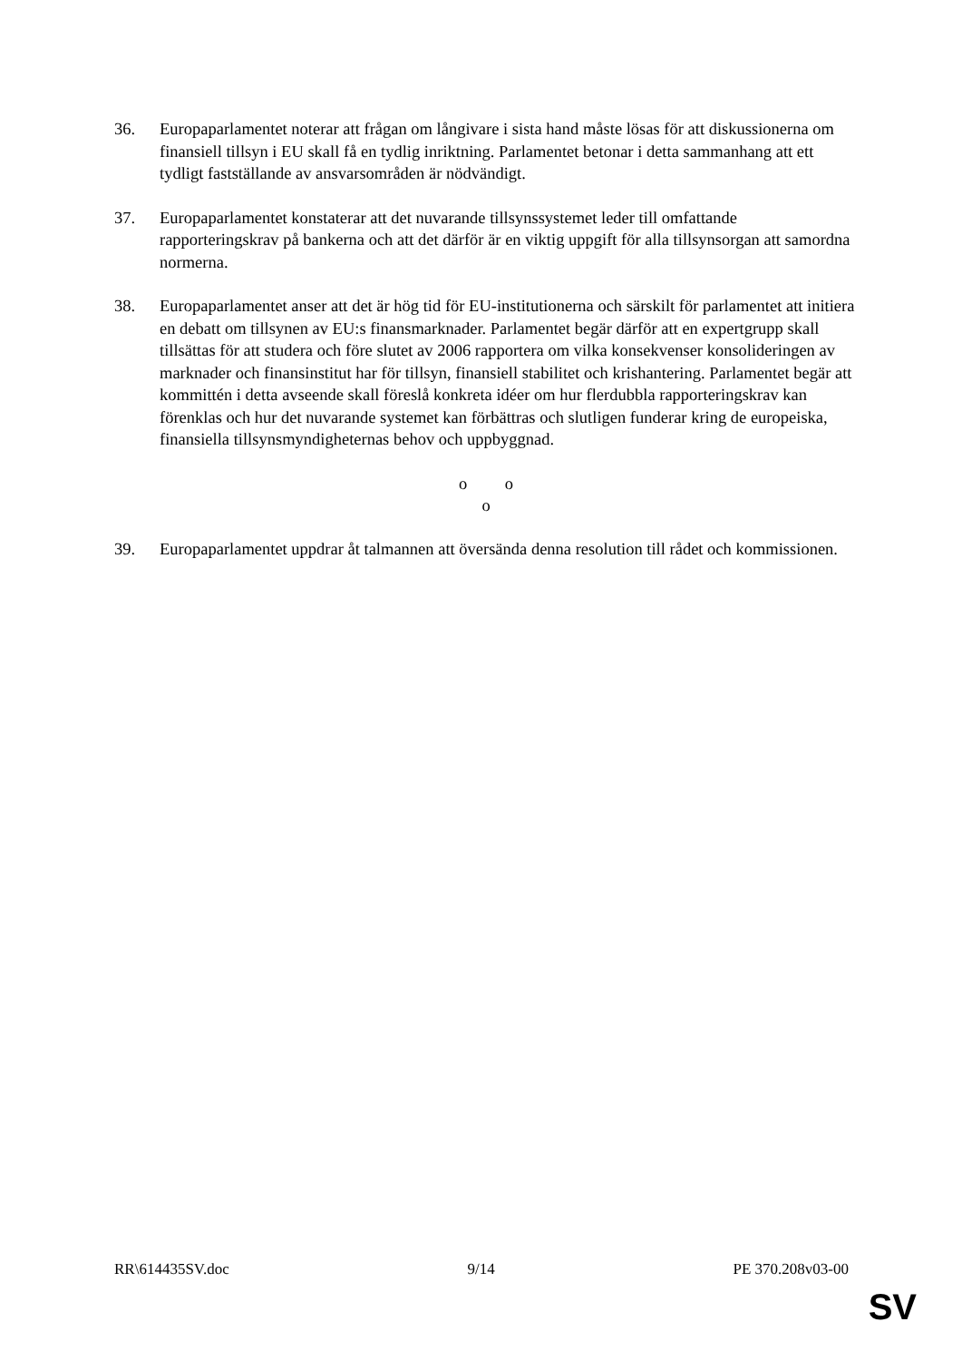36. Europaparlamentet noterar att frågan om långivare i sista hand måste lösas för att diskussionerna om finansiell tillsyn i EU skall få en tydlig inriktning. Parlamentet betonar i detta sammanhang att ett tydligt fastställande av ansvarsområden är nödvändigt.
37. Europaparlamentet konstaterar att det nuvarande tillsynssystemet leder till omfattande rapporteringskrav på bankerna och att det därför är en viktig uppgift för alla tillsynsorgan att samordna normerna.
38. Europaparlamentet anser att det är hög tid för EU-institutionerna och särskilt för parlamentet att initiera en debatt om tillsynen av EU:s finansmarknader. Parlamentet begär därför att en expertgrupp skall tillsättas för att studera och före slutet av 2006 rapportera om vilka konsekvenser konsolideringen av marknader och finansinstitut har för tillsyn, finansiell stabilitet och krishantering. Parlamentet begär att kommittén i detta avseende skall föreslå konkreta idéer om hur flerdubbla rapporteringskrav kan förenklas och hur det nuvarande systemet kan förbättras och slutligen funderar kring de europeiska, finansiella tillsynsmyndigheternas behov och uppbyggnad.
o o
o
39. Europaparlamentet uppdrar åt talmannen att översända denna resolution till rådet och kommissionen.
RR\614435SV.doc 9/14 PE 370.208v03-00
SV